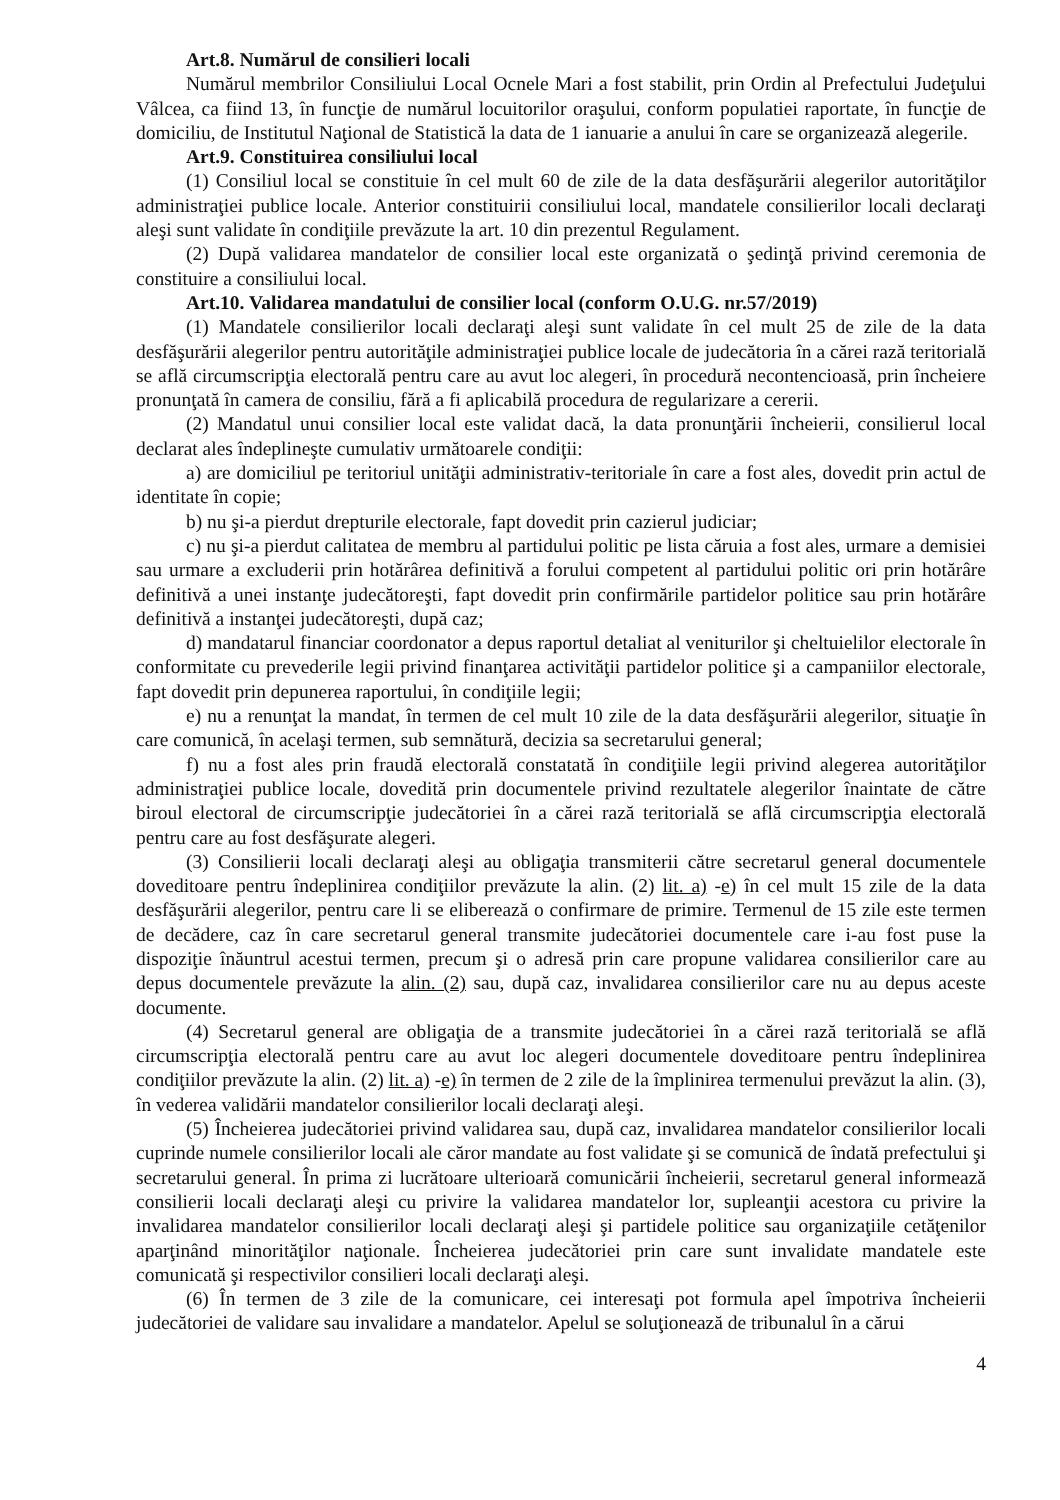Art.8. Numărul de consilieri locali
Numărul membrilor Consiliului Local Ocnele Mari a fost stabilit, prin Ordin al Prefectului Judeţului Vâlcea, ca fiind 13, în funcţie de numărul locuitorilor oraşului, conform populatiei raportate, în funcţie de domiciliu, de Institutul Naţional de Statistică la data de 1 ianuarie a anului în care se organizează alegerile.
Art.9. Constituirea consiliului local
(1) Consiliul local se constituie în cel mult 60 de zile de la data desfăşurării alegerilor autorităţilor administraţiei publice locale. Anterior constituirii consiliului local, mandatele consilierilor locali declaraţi aleşi sunt validate în condiţiile prevăzute la art. 10 din prezentul Regulament.
(2) După validarea mandatelor de consilier local este organizată o şedinţă privind ceremonia de constituire a consiliului local.
Art.10. Validarea mandatului de consilier local (conform O.U.G. nr.57/2019)
(1) Mandatele consilierilor locali declaraţi aleşi sunt validate în cel mult 25 de zile de la data desfăşurării alegerilor pentru autorităţile administraţiei publice locale de judecătoria în a cărei rază teritorială se află circumscripţia electorală pentru care au avut loc alegeri, în procedură necontencioasă, prin încheiere pronunţată în camera de consiliu, fără a fi aplicabilă procedura de regularizare a cererii.
(2) Mandatul unui consilier local este validat dacă, la data pronunţării încheierii, consilierul local declarat ales îndeplineşte cumulativ următoarele condiţii:
a) are domiciliul pe teritoriul unităţii administrativ-teritoriale în care a fost ales, dovedit prin actul de identitate în copie;
b) nu şi-a pierdut drepturile electorale, fapt dovedit prin cazierul judiciar;
c) nu şi-a pierdut calitatea de membru al partidului politic pe lista căruia a fost ales, urmare a demisiei sau urmare a excluderii prin hotărârea definitivă a forului competent al partidului politic ori prin hotărâre definitivă a unei instanţe judecătoreşti, fapt dovedit prin confirmările partidelor politice sau prin hotărâre definitivă a instanţei judecătoreşti, după caz;
d) mandatarul financiar coordonator a depus raportul detaliat al veniturilor şi cheltuielilor electorale în conformitate cu prevederile legii privind finanţarea activităţii partidelor politice şi a campaniilor electorale, fapt dovedit prin depunerea raportului, în condiţiile legii;
e) nu a renunţat la mandat, în termen de cel mult 10 zile de la data desfăşurării alegerilor, situaţie în care comunică, în acelaşi termen, sub semnătură, decizia sa secretarului general;
f) nu a fost ales prin fraudă electorală constatată în condiţiile legii privind alegerea autorităţilor administraţiei publice locale, dovedită prin documentele privind rezultatele alegerilor înaintate de către biroul electoral de circumscripţie judecătoriei în a cărei rază teritorială se află circumscripţia electorală pentru care au fost desfăşurate alegeri.
(3) Consilierii locali declaraţi aleşi au obligaţia transmiterii către secretarul general documentele doveditoare pentru îndeplinirea condiţiilor prevăzute la alin. (2) lit. a) -e) în cel mult 15 zile de la data desfăşurării alegerilor, pentru care li se eliberează o confirmare de primire. Termenul de 15 zile este termen de decădere, caz în care secretarul general transmite judecătoriei documentele care i-au fost puse la dispoziţie înăuntrul acestui termen, precum şi o adresă prin care propune validarea consilierilor care au depus documentele prevăzute la alin. (2) sau, după caz, invalidarea consilierilor care nu au depus aceste documente.
(4) Secretarul general are obligaţia de a transmite judecătoriei în a cărei rază teritorială se află circumscripţia electorală pentru care au avut loc alegeri documentele doveditoare pentru îndeplinirea condiţiilor prevăzute la alin. (2) lit. a) -e) în termen de 2 zile de la împlinirea termenului prevăzut la alin. (3), în vederea validării mandatelor consilierilor locali declaraţi aleşi.
(5) Încheierea judecătoriei privind validarea sau, după caz, invalidarea mandatelor consilierilor locali cuprinde numele consilierilor locali ale căror mandate au fost validate şi se comunică de îndată prefectului şi secretarului general. În prima zi lucrătoare ulterioară comunicării încheierii, secretarul general informează consilierii locali declaraţi aleşi cu privire la validarea mandatelor lor, supleanţii acestora cu privire la invalidarea mandatelor consilierilor locali declaraţi aleşi şi partidele politice sau organizaţiile cetăţenilor aparţinând minorităţilor naţionale. Încheierea judecătoriei prin care sunt invalidate mandatele este comunicată şi respectivilor consilieri locali declaraţi aleşi.
(6) În termen de 3 zile de la comunicare, cei interesaţi pot formula apel împotriva încheierii judecătoriei de validare sau invalidare a mandatelor. Apelul se soluţionează de tribunalul în a cărui
4